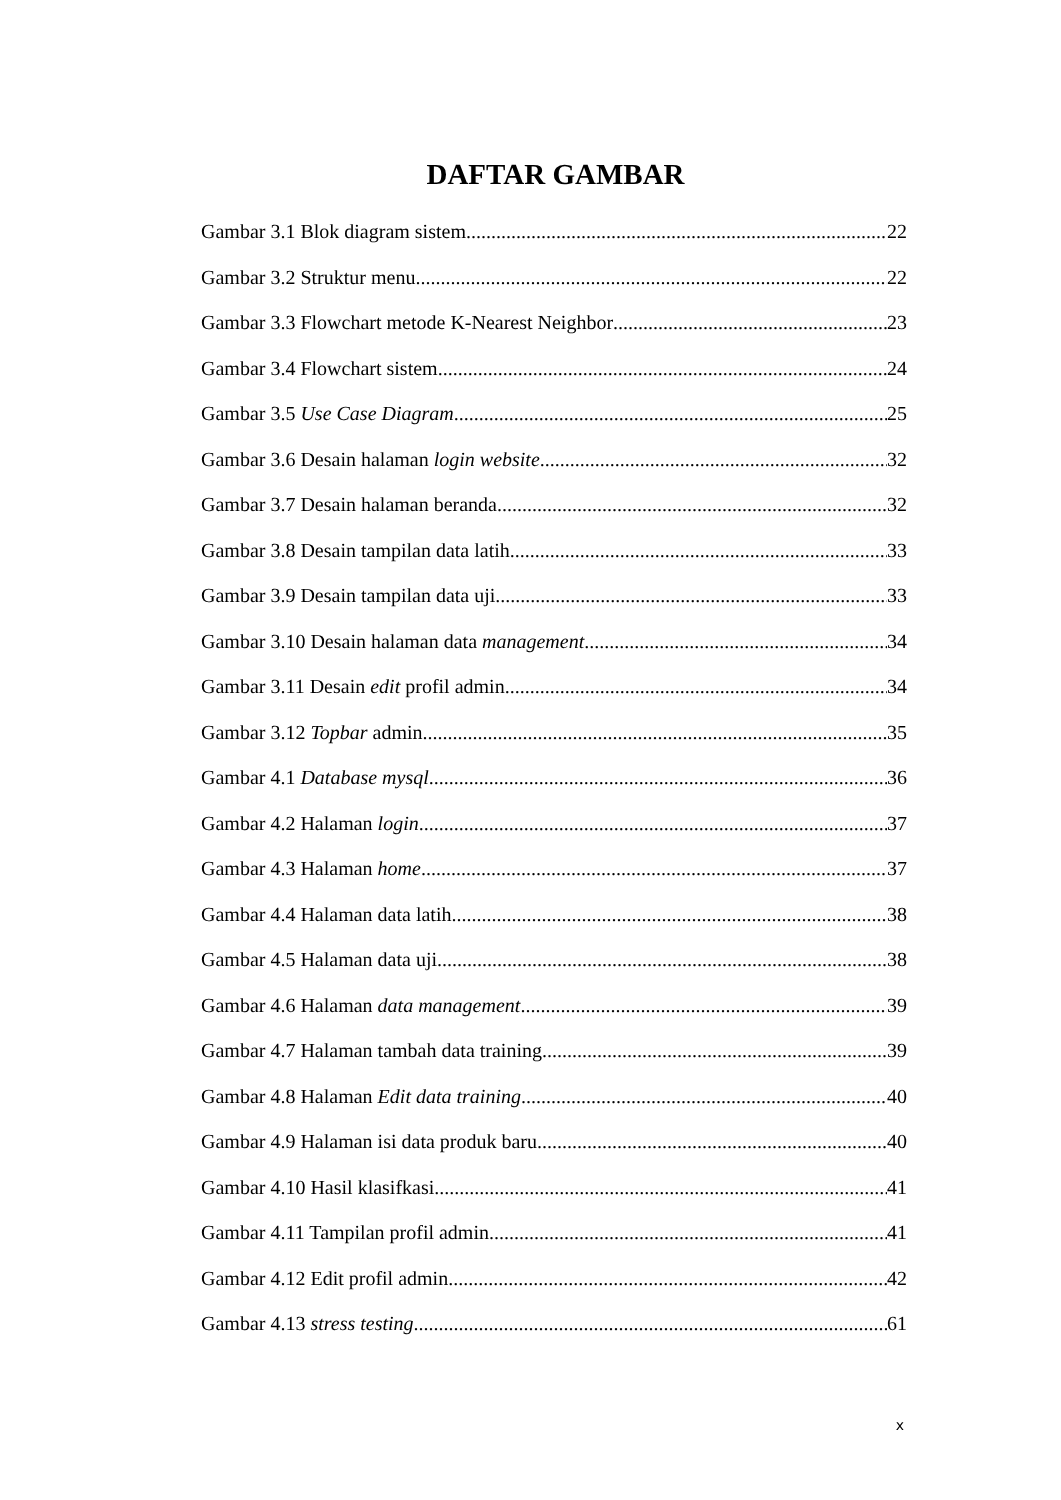DAFTAR GAMBAR
Gambar 3.1 Blok diagram sistem 22
Gambar 3.2 Struktur menu 22
Gambar 3.3 Flowchart metode K-Nearest Neighbor 23
Gambar 3.4 Flowchart sistem 24
Gambar 3.5 Use Case Diagram 25
Gambar 3.6 Desain halaman login website 32
Gambar 3.7 Desain halaman beranda 32
Gambar 3.8 Desain tampilan data latih 33
Gambar 3.9 Desain tampilan data uji 33
Gambar 3.10 Desain halaman data management 34
Gambar 3.11 Desain edit profil admin 34
Gambar 3.12 Topbar admin 35
Gambar 4.1 Database mysql 36
Gambar 4.2 Halaman login 37
Gambar 4.3 Halaman home 37
Gambar 4.4 Halaman data latih 38
Gambar 4.5 Halaman data uji 38
Gambar 4.6 Halaman data management 39
Gambar 4.7 Halaman tambah data training 39
Gambar 4.8 Halaman Edit data training 40
Gambar 4.9 Halaman isi data produk baru 40
Gambar 4.10 Hasil klasifkasi 41
Gambar 4.11 Tampilan profil admin 41
Gambar 4.12 Edit profil admin 42
Gambar 4.13 stress testing 61
x